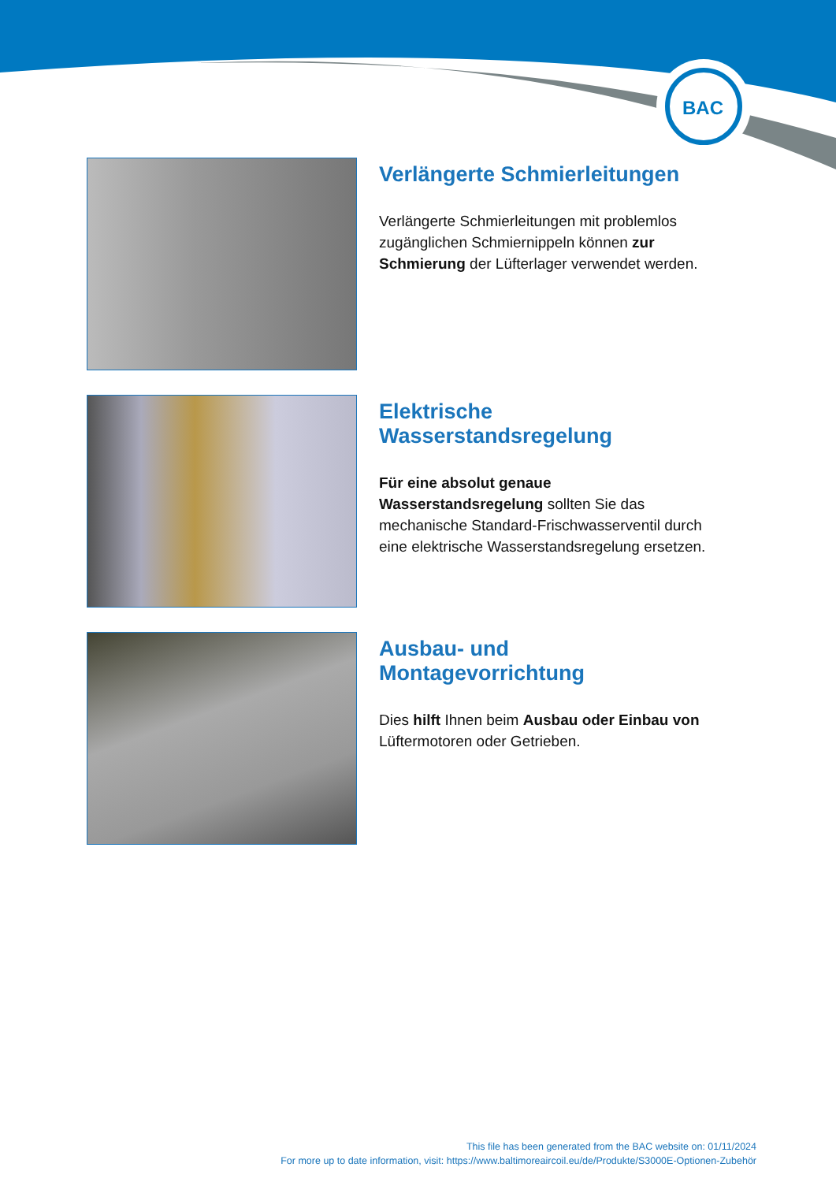BAC
Verlängerte Schmierleitungen
Verlängerte Schmierleitungen mit problemlos zugänglichen Schmiernippeln können zur Schmierung der Lüfterlager verwendet werden.
Elektrische Wasserstandsregelung
Für eine absolut genaue Wasserstandsregelung sollten Sie das mechanische Standard-Frischwasserventil durch eine elektrische Wasserstandsregelung ersetzen.
Ausbau- und Montagevorrichtung
Dies hilft Ihnen beim Ausbau oder Einbau von Lüftermotoren oder Getrieben.
This file has been generated from the BAC website on: 01/11/2024
For more up to date information, visit: https://www.baltimoreaircoil.eu/de/Produkte/S3000E-Optionen-Zubehör